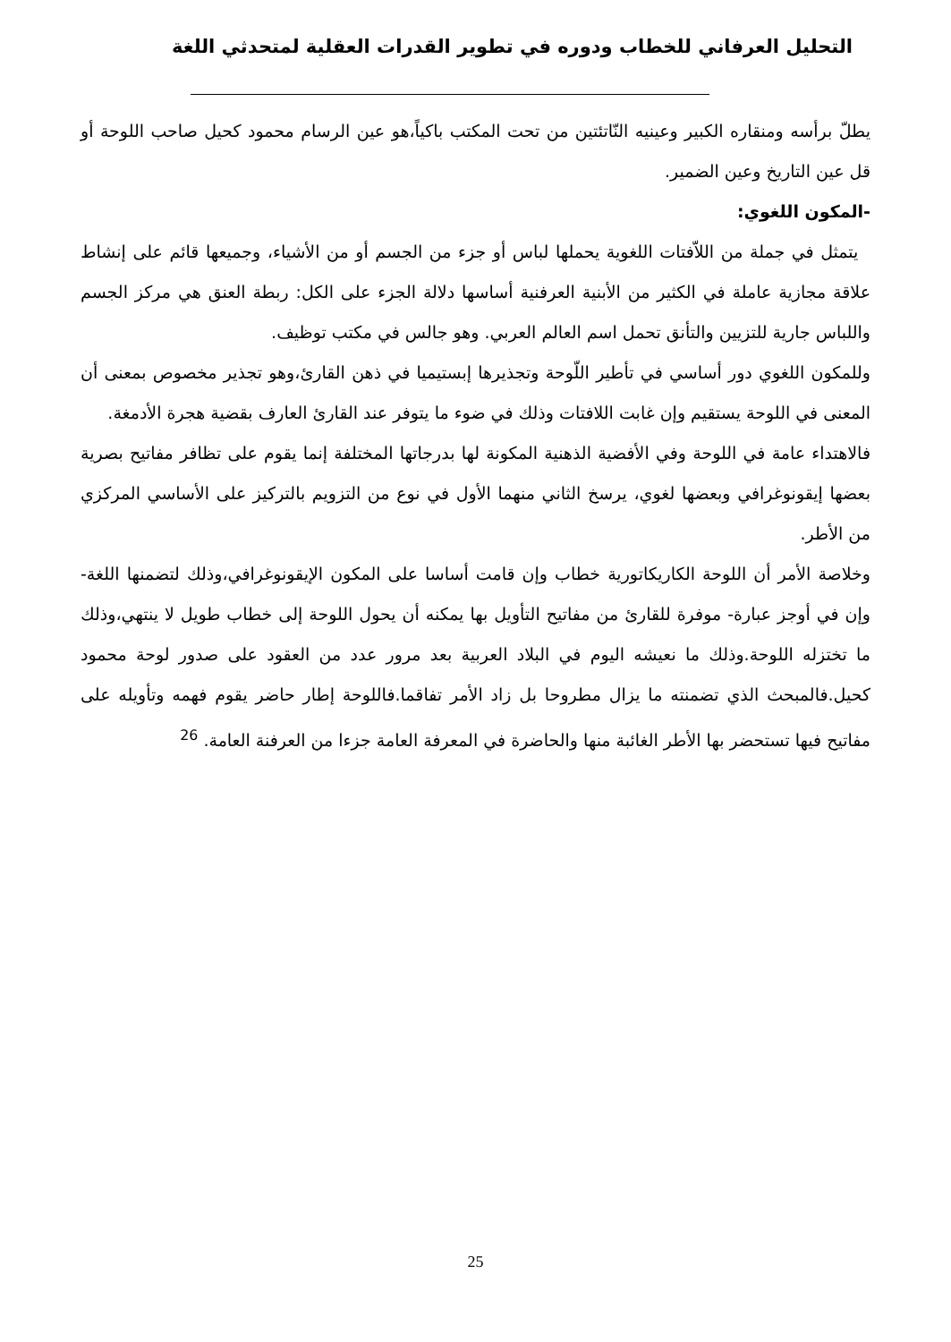التحليل العرفاني للخطاب ودوره في تطوير القدرات العقلية لمتحدثي اللغة
يطلّ برأسه ومنقاره الكبير وعينيه النّاتئتين من تحت المكتب باكياً،هو عين الرسام محمود كحيل صاحب اللوحة أو قل عين التاريخ وعين الضمير.
-المكون اللغوي:
يتمثل في جملة من اللاّفتات اللغوية يحملها لباس أو جزء من الجسم أو من الأشياء، وجميعها قائم على إنشاط علاقة مجازية عاملة في الكثير من الأبنية العرفنية أساسها دلالة الجزء على الكل: ربطة العنق هي مركز الجسم واللباس جارية للتزيين والتأنق تحمل اسم العالم العربي. وهو جالس في مكتب توظيف.
وللمكون اللغوي دور أساسي في تأطير اللّوحة وتجذيرها إبستيميا في ذهن القارئ،وهو تجذير مخصوص بمعنى أن المعنى في اللوحة يستقيم وإن غابت اللافتات وذلك في ضوء ما يتوفر عند القارئ العارف بقضية هجرة الأدمغة.
فالاهتداء عامة في اللوحة وفي الأفضية الذهنية المكونة لها بدرجاتها المختلفة إنما يقوم على تظافر مفاتيح بصرية بعضها إيقونوغرافي وبعضها لغوي، يرسخ الثاني منهما الأول في نوع من التزويم بالتركيز على الأساسي المركزي من الأطر.
وخلاصة الأمر أن اللوحة الكاريكاتورية خطاب وإن قامت أساسا على المكون الإيقونوغرافي،وذلك لتضمنها اللغة-وإن في أوجز عبارة- موفرة للقارئ من مفاتيح التأويل بها يمكنه أن يحول اللوحة إلى خطاب طويل لا ينتهي،وذلك ما تختزله اللوحة.وذلك ما نعيشه اليوم في البلاد العربية بعد مرور عدد من العقود على صدور لوحة محمود كحيل.فالمبحث الذي تضمنته ما يزال مطروحا بل زاد الأمر تفاقما.فاللوحة إطار حاضر يقوم فهمه وتأويله على مفاتيح فيها تستحضر بها الأطر الغائبة منها والحاضرة في المعرفة العامة جزءا من العرفنة العامة. <sup>26</sup>
25